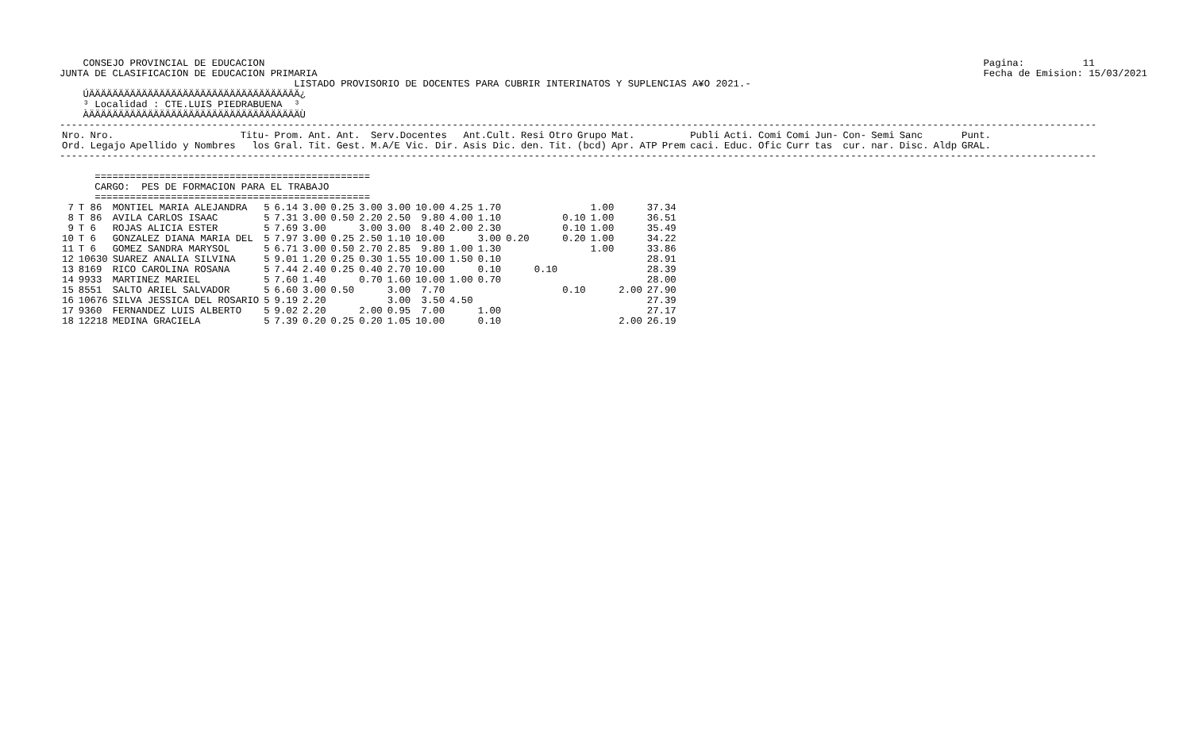CONSEJO PROVINCIAL DE EDUCACION
JUNTA DE CLASIFICACION DE EDUCACION PRIMARIA
Pagina:          11
Fecha de Emision: 15/03/2021
                                        LISTADO PROVISORIO DE DOCENTES PARA CUBRIR INTERINATOS Y SUPLENCIAS A¥O 2021.-
    ÚÄÄÄÄÄÄÄÄÄÄÄÄÄÄÄÄÄÄÄÄÄÄÄÄÄÄÄÄÄÄÄÄÄÄÄÄ¿
    ³ Localidad : CTE.LUIS PIEDRABUENA  ³
    ÀÄÄÄÄÄÄÄÄÄÄÄÄÄÄÄÄÄÄÄÄÄÄÄÄÄÄÄÄÄÄÄÄÄÄÄÄÙ
---------------------------------------------------------------------------------------------------------------------------------------------------------------------------------
| Nro. Ord. | Nro. Legajo | Apellido y Nombres | Titu- los | Prom. Gral. | Ant. Tit. | Ant. Gest. | Serv.Docentes M.A/E Vic. Dir. | Ant.Cult. Asis Dic. | Resi den. | Otro Tit. | Grupo (bcd) | Mat. Apr. | ATP | Prem | Publi caci. | Acti. Educ. | Comi Ofic | Comi Curr | Jun- tas | Con- cur. | Semi nar. | Sanc Disc. | Aldp | Punt. GRAL. |
| --- | --- | --- | --- | --- | --- | --- | --- | --- | --- | --- | --- | --- | --- | --- | --- | --- | --- | --- | --- | --- | --- | --- | --- | --- |
---------------------------------------------------------------------------------------------------------------------------------------------------------------------------------

      ===============================================
      CARGO:  PES DE FORMACION PARA EL TRABAJO
      ===============================================
| 7 | T 86 | MONTIEL MARIA ALEJANDRA | 5 | 6.14 | 3.00 | 0.25 | 3.00 | 3.00 | 10.00 | 4.25 | 1.70 | | | | 1.00 | | 37.34 |
| 8 | T 86 | AVILA CARLOS ISAAC | 5 | 7.31 | 3.00 | 0.50 | 2.20 | 2.50 | 9.80 | 4.00 | 1.10 | | | 0.10 | 1.00 | | 36.51 |
| 9 | T 6 | ROJAS ALICIA ESTER | 5 | 7.69 | 3.00 | | 3.00 | 3.00 | 8.40 | 2.00 | 2.30 | | | 0.10 | 1.00 | | 35.49 |
| 10 | T 6 | GONZALEZ DIANA MARIA DEL | 5 | 7.97 | 3.00 | 0.25 | 2.50 | 1.10 | 10.00 | | 3.00 | 0.20 | | 0.20 | 1.00 | | 34.22 |
| 11 | T 6 | GOMEZ SANDRA MARYSOL | 5 | 6.71 | 3.00 | 0.50 | 2.70 | 2.85 | 9.80 | 1.00 | 1.30 | | | | 1.00 | | 33.86 |
| 12 | 10630 | SUAREZ ANALIA SILVINA | 5 | 9.01 | 1.20 | 0.25 | 0.30 | 1.55 | 10.00 | 1.50 | 0.10 | | | | | | 28.91 |
| 13 | 8169 | RICO CAROLINA ROSANA | 5 | 7.44 | 2.40 | 0.25 | 0.40 | 2.70 | 10.00 | | 0.10 | | 0.10 | | | | 28.39 |
| 14 | 9933 | MARTINEZ MARIEL | 5 | 7.60 | 1.40 | | 0.70 | 1.60 | 10.00 | 1.00 | 0.70 | | | | | | 28.00 |
| 15 | 8551 | SALTO ARIEL SALVADOR | 5 | 6.60 | 3.00 | 0.50 | | 3.00 | 7.70 | | | | | 0.10 | | 2.00 | 27.90 |
| 16 | 10676 | SILVA JESSICA DEL ROSARIO | 5 | 9.19 | 2.20 | | | 3.00 | 3.50 | 4.50 | | | | | | | 27.39 |
| 17 | 9360 | FERNANDEZ LUIS ALBERTO | 5 | 9.02 | 2.20 | | 2.00 | 0.95 | 7.00 | | 1.00 | | | | | | 27.17 |
| 18 | 12218 | MEDINA GRACIELA | 5 | 7.39 | 0.20 | 0.25 | 0.20 | 1.05 | 10.00 | | 0.10 | | | | | 2.00 | 26.19 |